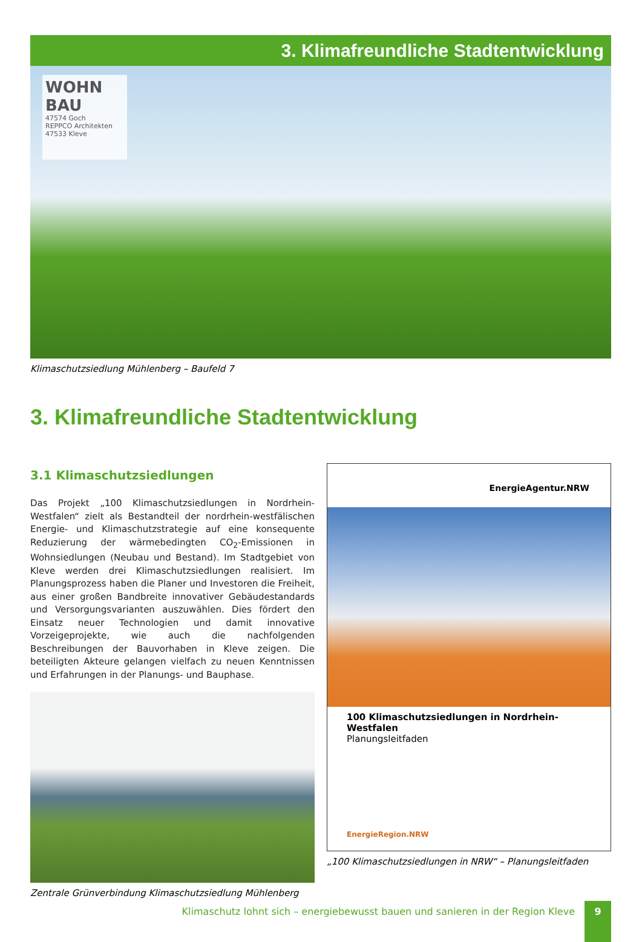3. Klimafreundliche Stadtentwicklung
WOHN BAU
47574 Goch
REPPCO Architekten
47533 Kleve
Klimaschutzsiedlung Mühlenberg – Baufeld 7
3. Klimafreundliche Stadtentwicklung
3.1 Klimaschutzsiedlungen
Das Projekt „100 Klimaschutzsiedlungen in Nordrhein-Westfalen“ zielt als Bestandteil der nordrhein-westfälischen Energie- und Klimaschutz­strategie auf eine konsequente Reduzierung der wärmebedingten CO<sub>2</sub>-Emissionen in Wohnsiedlungen (Neubau und Bestand). Im Stadt­gebiet von Kleve werden drei Klimaschutzsiedlungen realisiert. Im Planungsprozess haben die Planer und Investoren die Freiheit, aus einer großen Bandbreite innovativer Gebäudestandards und Ver­sorgungsvarianten auszuwählen. Dies fördert den Einsatz neuer Technologien und damit innovative Vorzeigeprojekte, wie auch die nachfolgenden Beschreibungen der Bauvorhaben in Kleve zeigen. Die beteiligten Akteure gelangen vielfach zu neuen Kenntnissen und Er­fahrungen in der Planungs- und Bauphase.
Zentrale Grünverbindung Klimaschutzsiedlung Mühlenberg
EnergieAgentur.NRW
100 Klimaschutzsiedlungen in Nordrhein-Westfalen
Planungsleitfaden
EnergieRegion.NRW
„100 Klimaschutzsiedlungen in NRW“ – Planungsleitfaden
Klimaschutz lohnt sich – energiebewusst bauen und sanieren in der Region Kleve
9